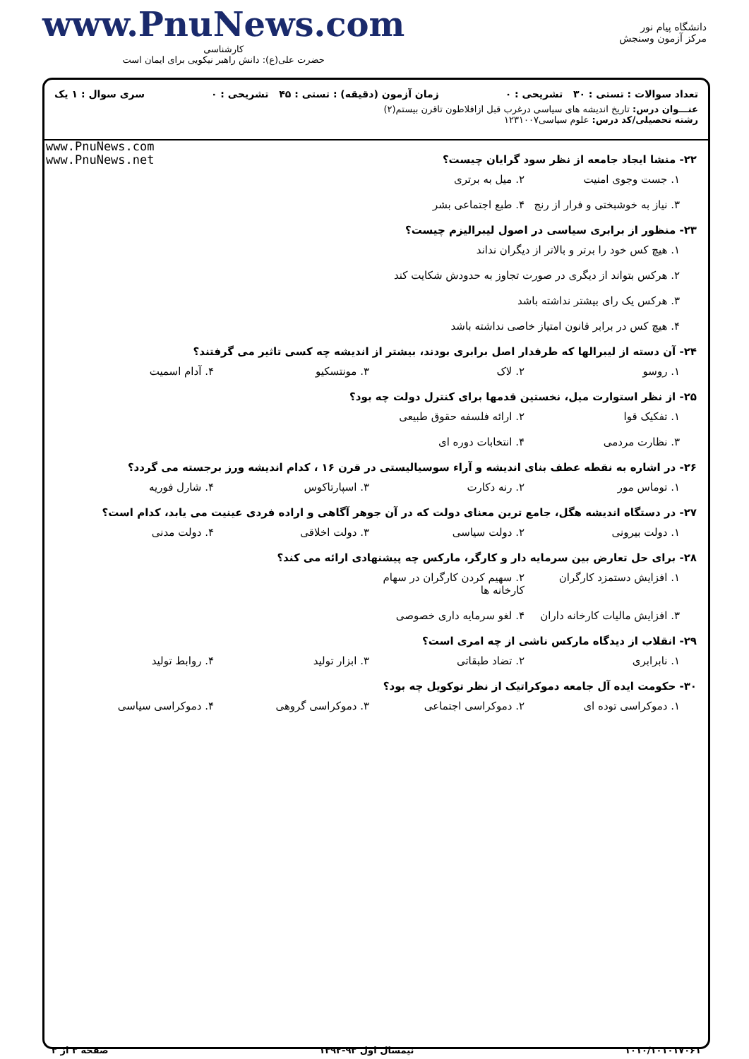www.PnuNews.com
کارشناسی
حضرت علی(ع): دانش راهبر نیکویی برای ایمان است
دانشگاه پیام نور
مرکز آزمون وسنجش
تعداد سوالات : تستی : ۳۰ تشریحی : ۰ زمان آزمون (دقیقه) : تستی : ۴۵ تشریحی : ۰ سری سوال : ۱ یک
عنـــوان درس: تاریخ اندیشه های سیاسی درغرب قبل ازافلاطون تاقرن بیستم(۲)
رشته تحصیلی/کد درس: علوم سیاسی۱۲۳۱۰۰۷
www.PnuNews.com
www.PnuNews.net
۲۲- منشا ایجاد جامعه از نظر سود گرایان چیست؟
۱. جست وجوی امنیت ۲. میل به برتری ۳. نیاز به خوشبختی و فرار از رنج ۴. طبع اجتماعی بشر
۲۳- منظور از برابری سیاسی در اصول لیبرالیزم چیست؟
۱. هیچ کس خود را برتر و بالاتر از دیگران نداند
۲. هرکس بتواند از دیگری در صورت تجاوز به حدودش شکایت کند
۳. هرکس یک رای بیشتر نداشته باشد
۴. هیچ کس در برابر قانون امتیاز خاصی نداشته باشد
۲۴- آن دسته از لیبرالها که طرفدار اصل برابری بودند، بیشتر از اندیشه چه کسی تاثیر می گرفتند؟
۱. روسو ۲. لاک ۳. مونتسکیو ۴. آدام اسمیت
۲۵- از نظر استوارت میل، نخستین قدمها برای کنترل دولت چه بود؟
۱. تفکیک قوا ۲. ارائه فلسفه حقوق طبیعی ۳. نظارت مردمی ۴. انتخابات دوره ای
۲۶- در اشاره به نقطه عطف بنای اندیشه و آراء سوسیالیستی در قرن ۱۶ ، کدام اندیشه ورز برجسته می گردد؟
۱. توماس مور ۲. رنه دکارت ۳. اسپارتاکوس ۴. شارل فوریه
۲۷- در دستگاه اندیشه هگل، جامع ترین معنای دولت که در آن جوهر آگاهی و اراده فردی عینیت می یابد، کدام است؟
۱. دولت بیرونی ۲. دولت سیاسی ۳. دولت اخلاقی ۴. دولت مدنی
۲۸- برای حل تعارض بین سرمایه دار و کارگر، مارکس چه پیشنهادی ارائه می کند؟
۱. افزایش دستمزد کارگران ۲. سهیم کردن کارگران در سهام کارخانه ها ۳. افزایش مالیات کارخانه داران ۴. لغو سرمایه داری خصوصی
۲۹- انقلاب از دیدگاه مارکس ناشی از چه امری است؟
۱. نابرابری ۲. تضاد طبقاتی ۳. ابزار تولید ۴. روابط تولید
۳۰- حکومت ایده آل جامعه دموکراتیک از نظر توکویل چه بود؟
۱. دموکراسی توده ای ۲. دموکراسی اجتماعی ۳. دموکراسی گروهی ۴. دموکراسی سیاسی
۱۰۱۰/۱۰۱۰۱۷۰۶۱ نیمسال اول ۹۳-۱۳۹۲ صفحه ۳ از ۳